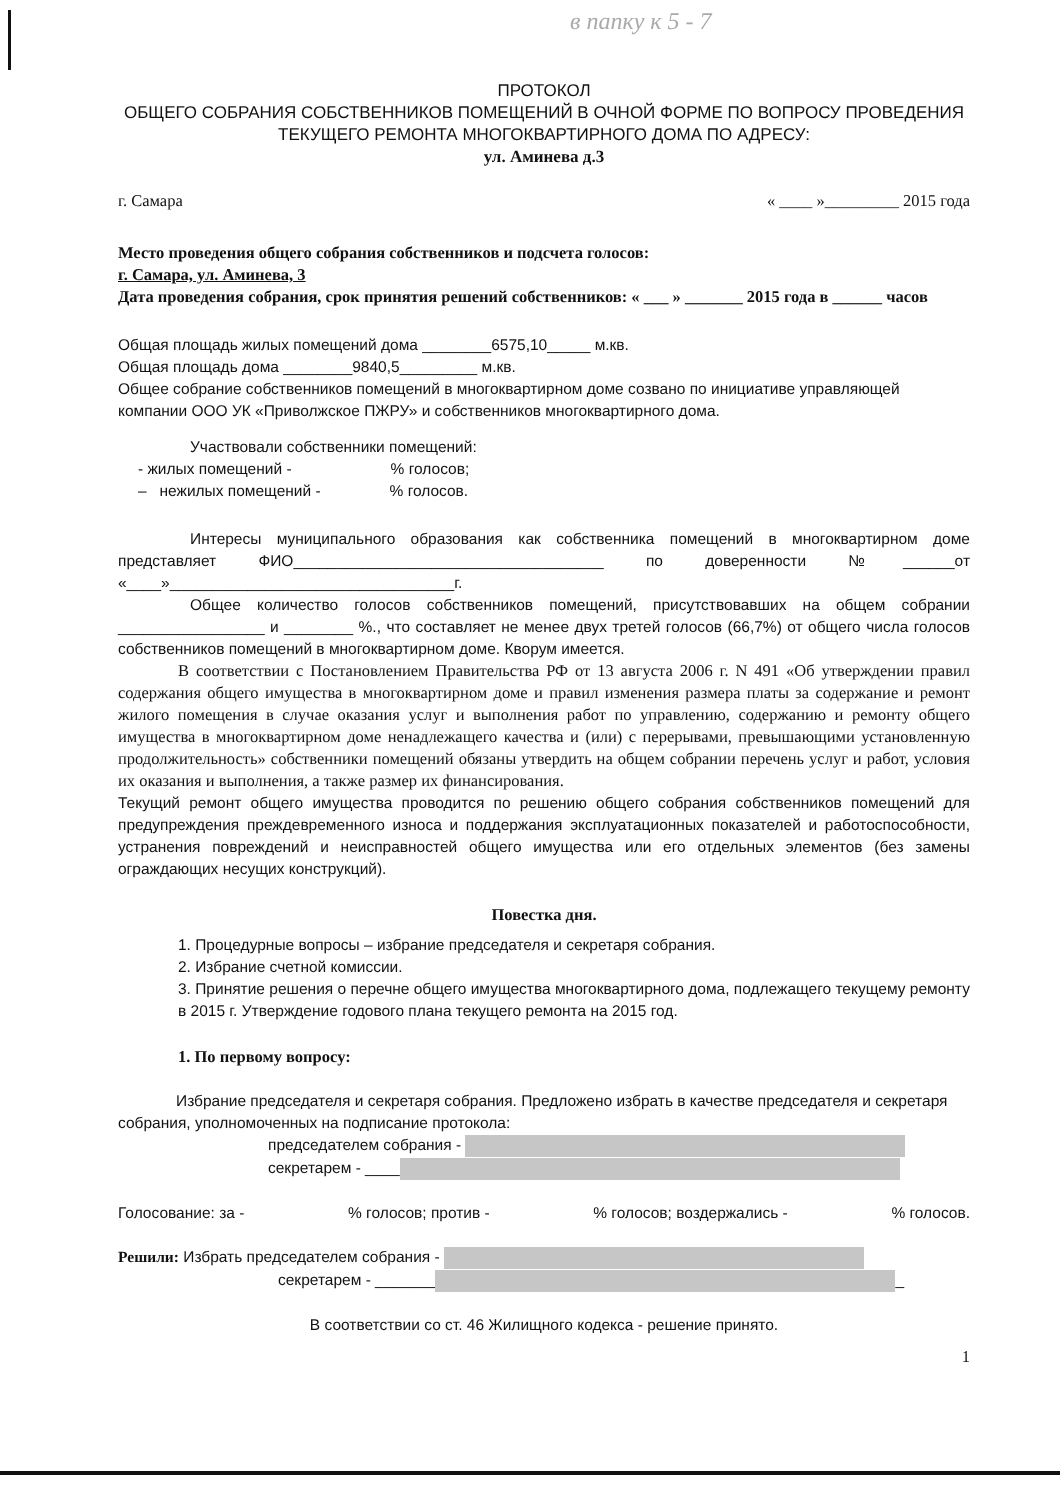в папку к 5 - 7
ПРОТОКОЛ
ОБЩЕГО СОБРАНИЯ СОБСТВЕННИКОВ ПОМЕЩЕНИЙ В ОЧНОЙ ФОРМЕ ПО ВОПРОСУ ПРОВЕДЕНИЯ ТЕКУЩЕГО РЕМОНТА МНОГОКВАРТИРНОГО ДОМА ПО АДРЕСУ:
ул. Аминева д.3
г. Самара « ____ »_________ 2015 года
Место проведения общего собрания собственников и подсчета голосов:
г. Самара, ул. Аминева, 3
Дата проведения собрания, срок принятия решений собственников: « ___ » _______ 2015 года в ______ часов
Общая площадь жилых помещений дома ________6575,10_____ м.кв.
Общая площадь дома ________9840,5_________ м.кв.
Общее собрание собственников помещений в многоквартирном доме созвано по инициативе управляющей компании ООО УК «Приволжское ПЖРУ» и собственников многоквартирного дома.
Участвовали собственники помещений:
- жилых помещений - % голосов;
– нежилых помещений - % голосов.
Интересы муниципального образования как собственника помещений в многоквартирном доме представляет ФИО____________________________________ по доверенности №______от «____»_________________________________г.
Общее количество голосов собственников помещений, присутствовавших на общем собрании _________________ и ________ %., что составляет не менее двух третей голосов (66,7%) от общего числа голосов собственников помещений в многоквартирном доме. Кворум имеется.
В соответствии с Постановлением Правительства РФ от 13 августа 2006 г. N 491 «Об утверждении правил содержания общего имущества в многоквартирном доме и правил изменения размера платы за содержание и ремонт жилого помещения в случае оказания услуг и выполнения работ по управлению, содержанию и ремонту общего имущества в многоквартирном доме ненадлежащего качества и (или) с перерывами, превышающими установленную продолжительность» собственники помещений обязаны утвердить на общем собрании перечень услуг и работ, условия их оказания и выполнения, а также размер их финансирования.
Текущий ремонт общего имущества проводится по решению общего собрания собственников помещений для предупреждения преждевременного износа и поддержания эксплуатационных показателей и работоспособности, устранения повреждений и неисправностей общего имущества или его отдельных элементов (без замены ограждающих несущих конструкций).
Повестка дня.
1. Процедурные вопросы – избрание председателя и секретаря собрания.
2. Избрание счетной комиссии.
3. Принятие решения о перечне общего имущества многоквартирного дома, подлежащего текущему ремонту в 2015 г. Утверждение годового плана текущего ремонта на 2015 год.
1. По первому вопросу:
Избрание председателя и секретаря собрания. Предложено избрать в качестве председателя и секретаря собрания, уполномоченных на подписание протокола:
председателем собрания -
секретарем - ____
Голосование: за -% голосов; против -% голосов; воздержались -% голосов.
Решили: Избрать председателем собрания -
секретарем - _______ _
В соответствии со ст. 46 Жилищного кодекса - решение принято.
1